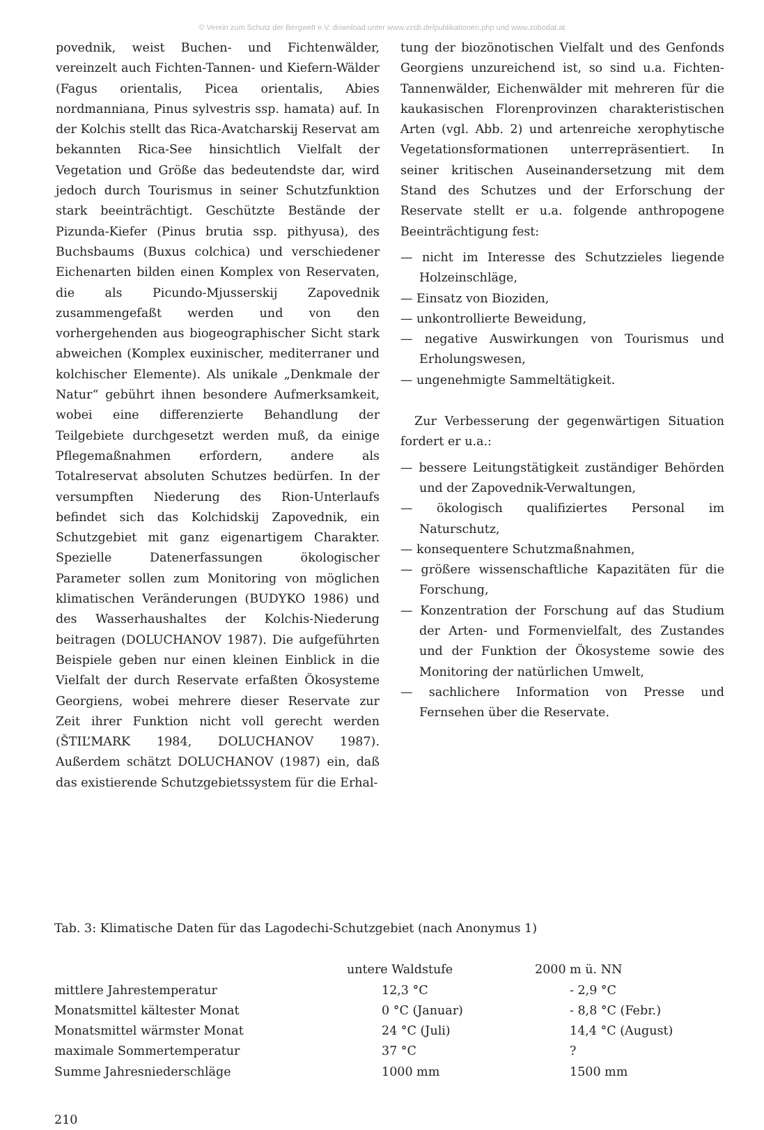© Verein zum Schutz der Bergwelt e.V. download unter www.vzsb.de/publikationen.php und www.zobodat.at
povednik, weist Buchen- und Fichtenwälder, vereinzelt auch Fichten-Tannen- und Kiefern-Wälder (Fagus orientalis, Picea orientalis, Abies nordmanniana, Pinus sylvestris ssp. hamata) auf. In der Kolchis stellt das Rica-Avatcharskij Reservat am bekannten Rica-See hinsichtlich Vielfalt der Vegetation und Größe das bedeutendste dar, wird jedoch durch Tourismus in seiner Schutzfunktion stark beeinträchtigt. Geschützte Bestände der Pizunda-Kiefer (Pinus brutia ssp. pithyusa), des Buchsbaums (Buxus colchica) und verschiedener Eichenarten bilden einen Komplex von Reservaten, die als Picundo-Mjusserskij Zapovednik zusammengefaßt werden und von den vorhergehenden aus biogeographischer Sicht stark abweichen (Komplex euxinischer, mediterraner und kolchischer Elemente). Als unikale „Denkmale der Natur“ gebührt ihnen besondere Aufmerksamkeit, wobei eine differenzierte Behandlung der Teilgebiete durchgesetzt werden muß, da einige Pflegemaßnahmen erfordern, andere als Totalreservat absoluten Schutzes bedürfen. In der versumpften Niederung des Rion-Unterlaufs befindet sich das Kolchidskij Zapovednik, ein Schutzgebiet mit ganz eigenartigem Charakter. Spezielle Datenerfassungen ökologischer Parameter sollen zum Monitoring von möglichen klimatischen Veränderungen (BUDYKO 1986) und des Wasserhaushaltes der Kolchis-Niederung beitragen (DOLUCHANOV 1987). Die aufgeführten Beispiele geben nur einen kleinen Einblick in die Vielfalt der durch Reservate erfaßten Ökosysteme Georgiens, wobei mehrere dieser Reservate zur Zeit ihrer Funktion nicht voll gerecht werden (ŠTIL’MARK 1984, DOLUCHANOV 1987). Außerdem schätzt DOLUCHANOV (1987) ein, daß das existierende Schutzgebietssystem für die Erhal-
tung der biozönotischen Vielfalt und des Genfonds Georgiens unzureichend ist, so sind u.a. Fichten-Tannenwälder, Eichenwälder mit mehreren für die kaukasischen Florenprovinzen charakteristischen Arten (vgl. Abb. 2) und artenreiche xerophytische Vegetationsformationen unterrepräsentiert. In seiner kritischen Auseinandersetzung mit dem Stand des Schutzes und der Erforschung der Reservate stellt er u.a. folgende anthropogene Beeinträchtigung fest:
— nicht im Interesse des Schutzzieles liegende Holzeinschläge,
— Einsatz von Bioziden,
— unkontrollierte Beweidung,
— negative Auswirkungen von Tourismus und Erholungswesen,
— ungenehmigte Sammeltätigkeit.
Zur Verbesserung der gegenwärtigen Situation fordert er u.a.:
— bessere Leitungstätigkeit zuständiger Behörden und der Zapovednik-Verwaltungen,
— ökologisch qualifiziertes Personal im Naturschutz,
— konsequentere Schutzmaßnahmen,
— größere wissenschaftliche Kapazitäten für die Forschung,
— Konzentration der Forschung auf das Studium der Arten- und Formenvielfalt, des Zustandes und der Funktion der Ökosysteme sowie des Monitoring der natürlichen Umwelt,
— sachlichere Information von Presse und Fernsehen über die Reservate.
Tab. 3: Klimatische Daten für das Lagodechi-Schutzgebiet (nach Anonymus 1)
| | untere Waldstufe | 2000 m ü. NN |
| --- | --- | --- |
| mittlere Jahrestemperatur | 12,3 °C | - 2,9 °C |
| Monatsmittel kältester Monat | 0 °C (Januar) | - 8,8 °C (Febr.) |
| Monatsmittel wärmster Monat | 24 °C (Juli) | 14,4 °C (August) |
| maximale Sommertemperatur | 37 °C | ? |
| Summe Jahresniederschläge | 1000 mm | 1500 mm |
210